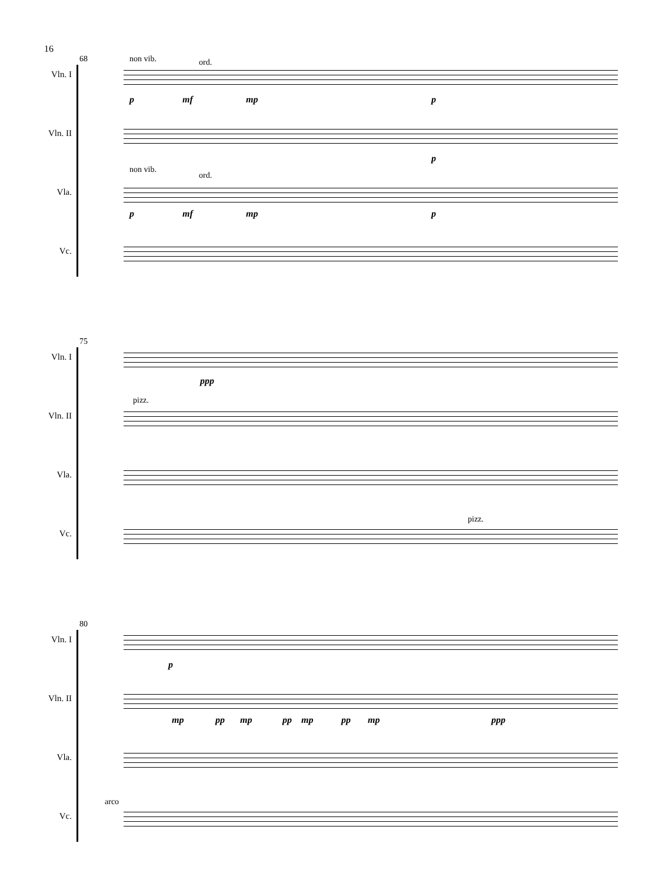16
68 non vib. ord.
Vln. I
p mf mp p
Vln. II
p
Vla.
non vib.
ord.
p mf mp p
Vc.
75
Vln. I
ppp
Vln. II
pizz.
Vla.
Vc.
pizz.
80
Vln. I
p
Vln. II
mp pp mp pp mp pp mp ppp
Vla.
Vc.
arco